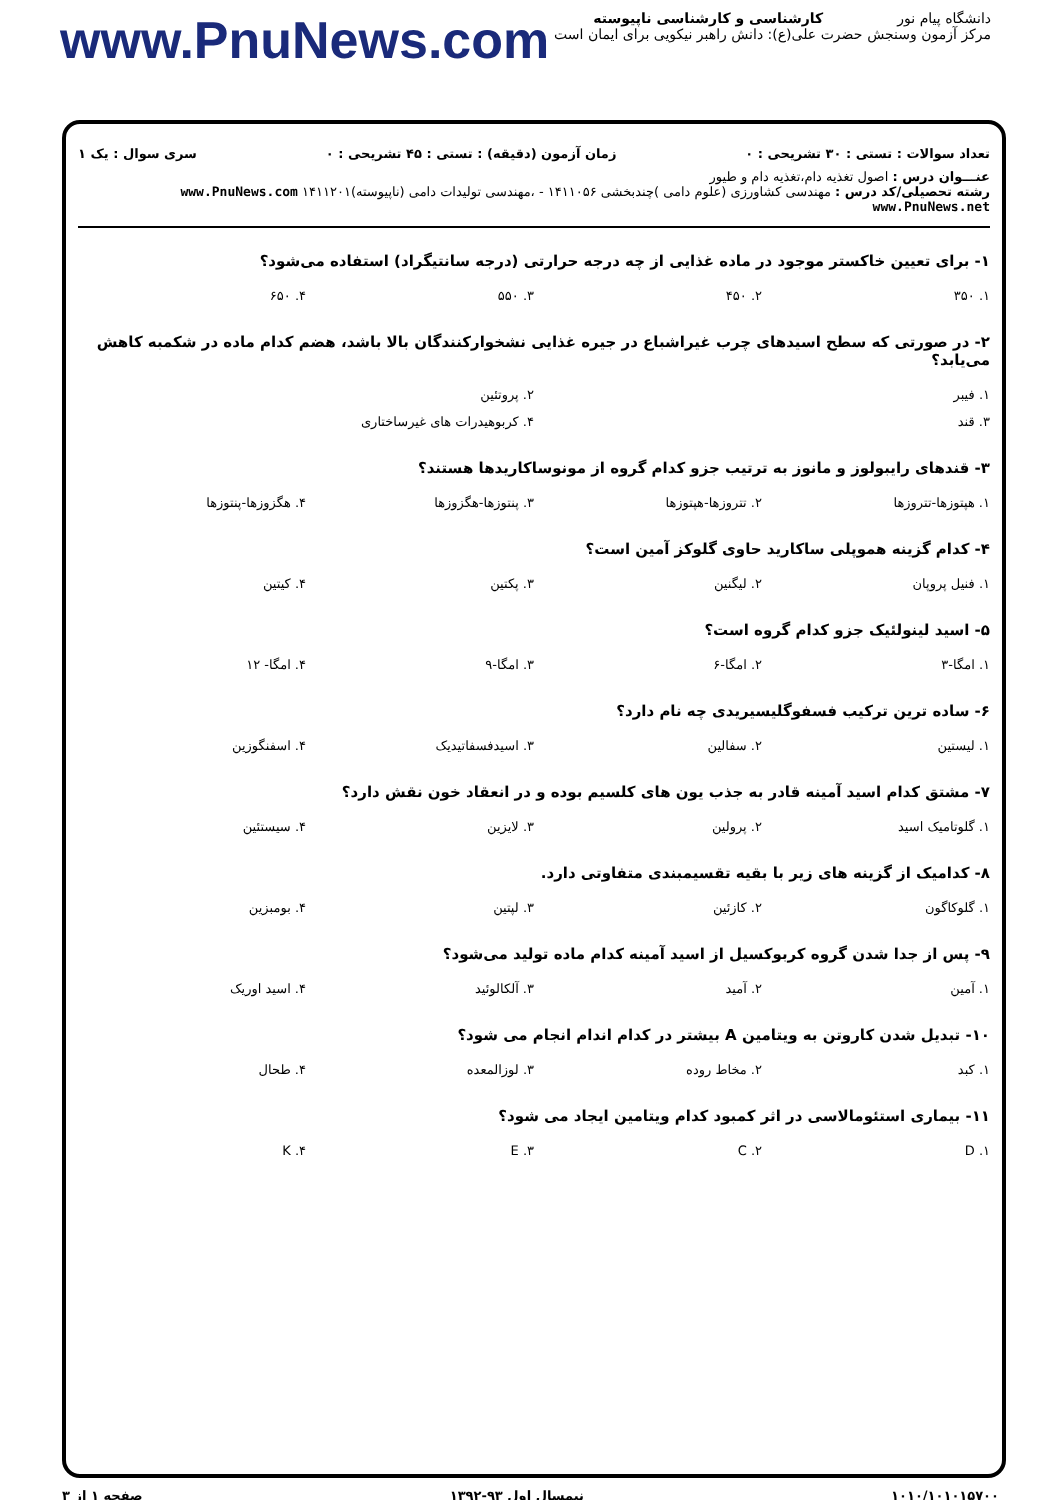دانشگاه پیام نور
مرکز آزمون وسنجش
کارشناسی و کارشناسی ناپیوسته
حضرت علی(ع): دانش راهبر نیکویی برای ایمان است
www.PnuNews.com
تعداد سوالات : تستی : ۳۰ تشریحی : ۰ زمان آزمون (دقیقه) : تستی : ۴۵ تشریحی : ۰ سری سوال : یک ۱
عنـــوان درس : اصول تغذیه دام،تغذیه دام و طیور
رشته تحصیلی/کد درس : مهندسی کشاورزی (علوم دامی )چندبخشی ۱۴۱۱۰۵۶ - ،مهندسی تولیدات دامی (ناپیوسته)۱۴۱۱۲۰۱ www.PnuNews.com www.PnuNews.net
۱- برای تعیین خاکستر موجود در ماده غذایی از چه درجه حرارتی (درجه سانتیگراد) استفاده می‌شود؟
| ۱. ۳۵۰ | ۲. ۴۵۰ | ۳. ۵۵۰ | ۴. ۶۵۰ |
۲- در صورتی که سطح اسیدهای چرب غیراشباع در جیره غذایی نشخوارکنندگان بالا باشد، هضم کدام ماده در شکمبه کاهش می‌یابد؟
| ۱. فیبر | ۲. پروتئین |
| ۳. قند | ۴. کربوهیدرات های غیرساختاری |
۳- قندهای رایبولوز و مانوز به ترتیب جزو کدام گروه از مونوساکاریدها هستند؟
| ۱. هپتوزها-تتروزها | ۲. تتروزها-هپتوزها | ۳. پنتوزها-هگزوزها | ۴. هگزوزها-پنتوزها |
۴- کدام گزینه هموپلی ساکارید حاوی گلوکز آمین است؟
| ۱. فنیل پروپان | ۲. لیگنین | ۳. پکتین | ۴. کیتین |
۵- اسید لینولئیک جزو کدام گروه است؟
| ۱. امگا-۳ | ۲. امگا-۶ | ۳. امگا-۹ | ۴. امگا- ۱۲ |
۶- ساده ترین ترکیب فسفوگلیسیریدی چه نام دارد؟
| ۱. لیستین | ۲. سفالین | ۳. اسیدفسفاتیدیک | ۴. اسفنگوزین |
۷- مشتق کدام اسید آمینه قادر به جذب یون های کلسیم بوده و در انعقاد خون نقش دارد؟
| ۱. گلوتامیک اسید | ۲. پرولین | ۳. لایزین | ۴. سیستئین |
۸- کدامیک از گزینه های زیر با بقیه تقسیمبندی متفاوتی دارد.
| ۱. گلوکاگون | ۲. کازئین | ۳. لپتین | ۴. بومبزین |
۹- پس از جدا شدن گروه کربوکسیل از اسید آمینه کدام ماده تولید می‌شود؟
| ۱. آمین | ۲. آمید | ۳. آلکالوئید | ۴. اسید اوریک |
۱۰- تبدیل شدن کاروتن به ویتامین A بیشتر در کدام اندام انجام می شود؟
| ۱. کبد | ۲. مخاط روده | ۳. لوزالمعده | ۴. طحال |
۱۱- بیماری استئومالاسی در اثر کمبود کدام ویتامین ایجاد می شود؟
| ۱. D | ۲. C | ۳. E | ۴. K |
۱۰۱۰/۱۰۱۰۱۵۷۰۰ نیمسال اول ۹۳-۱۳۹۲ صفحه ۱ از ۳